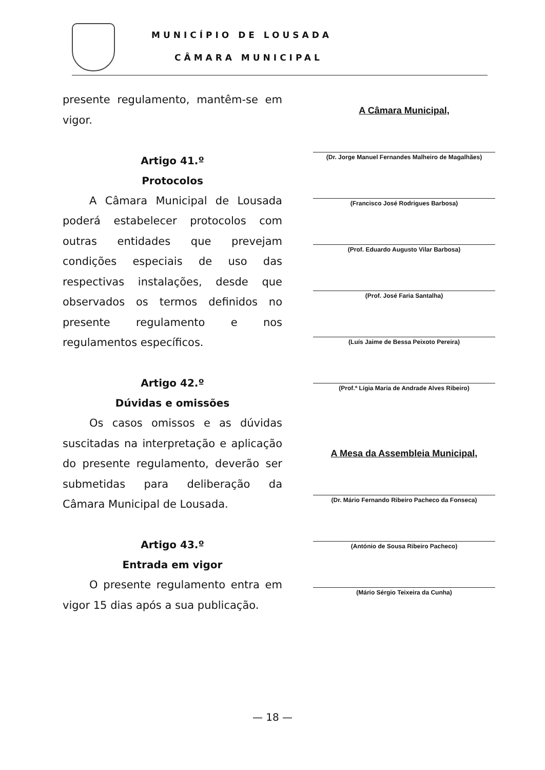MUNICÍPIO DE LOUSADA
CÂMARA MUNICIPAL
presente regulamento, mantêm-se em vigor.
Artigo 41.º
Protocolos
A Câmara Municipal de Lousada poderá estabelecer protocolos com outras entidades que prevejam condições especiais de uso das respectivas instalações, desde que observados os termos definidos no presente regulamento e nos regulamentos específicos.
Artigo 42.º
Dúvidas e omissões
Os casos omissos e as dúvidas suscitadas na interpretação e aplicação do presente regulamento, deverão ser submetidas para deliberação da Câmara Municipal de Lousada.
Artigo 43.º
Entrada em vigor
O presente regulamento entra em vigor 15 dias após a sua publicação.
A Câmara Municipal,
(Dr. Jorge Manuel Fernandes Malheiro de Magalhães)
(Francisco José Rodrigues Barbosa)
(Prof. Eduardo Augusto Vilar Barbosa)
(Prof. José Faria Santalha)
(Luís Jaime de Bessa Peixoto Pereira)
(Prof.ª Lígia Maria de Andrade Alves Ribeiro)
A Mesa da Assembleia Municipal,
(Dr. Mário Fernando Ribeiro Pacheco da Fonseca)
(António de Sousa Ribeiro Pacheco)
(Mário Sérgio Teixeira da Cunha)
— 18 —